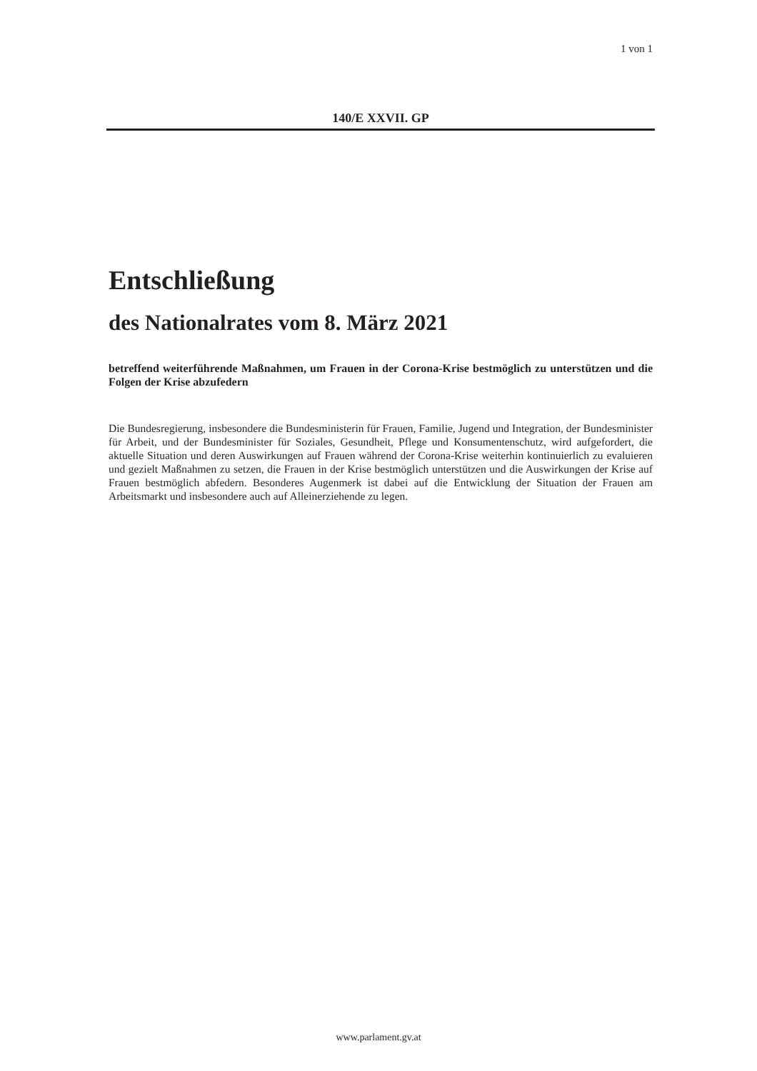1 von 1
140/E XXVII. GP
Entschließung
des Nationalrates vom 8. März 2021
betreffend weiterführende Maßnahmen, um Frauen in der Corona-Krise bestmöglich zu unterstützen und die Folgen der Krise abzufedern
Die Bundesregierung, insbesondere die Bundesministerin für Frauen, Familie, Jugend und Integration, der Bundesminister für Arbeit, und der Bundesminister für Soziales, Gesundheit, Pflege und Konsumentenschutz, wird aufgefordert, die aktuelle Situation und deren Auswirkungen auf Frauen während der Corona-Krise weiterhin kontinuierlich zu evaluieren und gezielt Maßnahmen zu setzen, die Frauen in der Krise bestmöglich unterstützen und die Auswirkungen der Krise auf Frauen bestmöglich abfedern. Besonderes Augenmerk ist dabei auf die Entwicklung der Situation der Frauen am Arbeitsmarkt und insbesondere auch auf Alleinerziehende zu legen.
www.parlament.gv.at